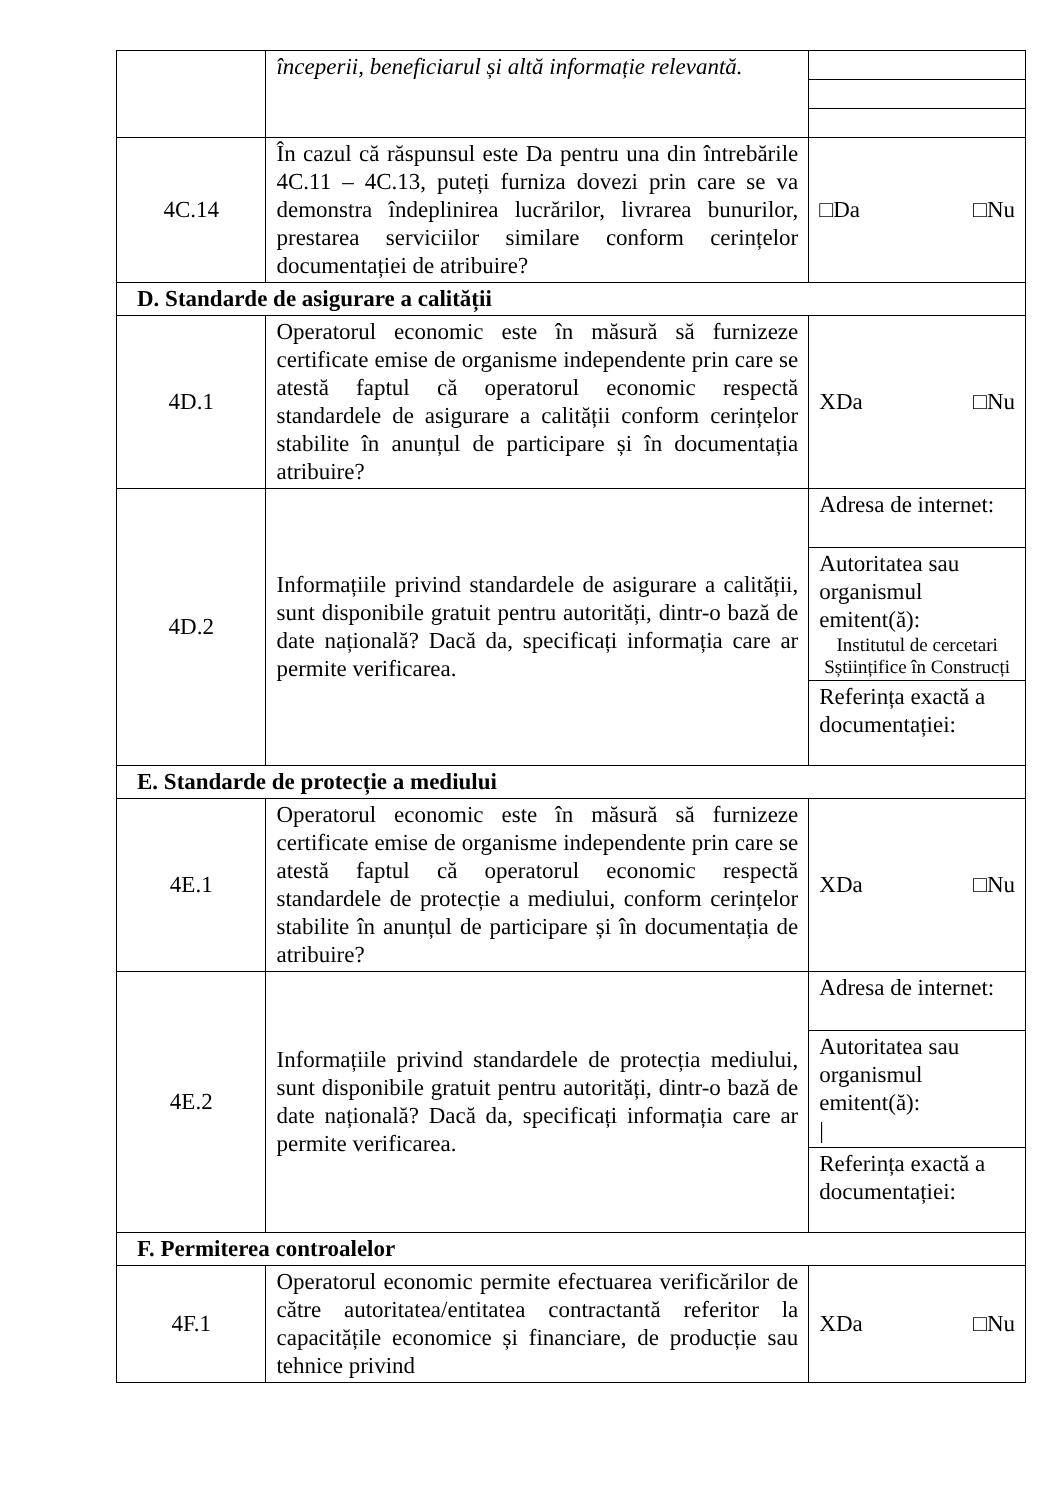| | începerii, beneficiarul și altă informație relevantă. | |
| 4C.14 | În cazul că răspunsul este Da pentru una din întrebările 4C.11 – 4C.13, puteți furniza dovezi prin care se va demonstra îndeplinirea lucrărilor, livrarea bunurilor, prestarea serviciilor similare conform cerințelor documentației de atribuire? | □Da □Nu |
| D. Standarde de asigurare a calității | | |
| 4D.1 | Operatorul economic este în măsură să furnizeze certificate emise de organisme independente prin care se atestă faptul că operatorul economic respectă standardele de asigurare a calității conform cerințelor stabilite în anunțul de participare și în documentația atribuire? | XDa □Nu |
| 4D.2 | Informațiile privind standardele de asigurare a calității, sunt disponibile gratuit pentru autorități, dintr-o bază de date națională? Dacă da, specificați informația care ar permite verificarea. | Adresa de internet: |
| | | Autoritatea sau organismul emitent(ă): Institutul de cercetari Sștiințifice în Construcți |
| | | Referința exactă a documentației: |
| E. Standarde de protecție a mediului | | |
| 4E.1 | Operatorul economic este în măsură să furnizeze certificate emise de organisme independente prin care se atestă faptul că operatorul economic respectă standardele de protecție a mediului, conform cerințelor stabilite în anunțul de participare și în documentația de atribuire? | XDa □Nu |
| 4E.2 | Informațiile privind standardele de protecția mediului, sunt disponibile gratuit pentru autorități, dintr-o bază de date națională? Dacă da, specificați informația care ar permite verificarea. | Adresa de internet: |
| | | Autoritatea sau organismul emitent(ă): / |
| | | Referința exactă a documentației: |
| F. Permiterea controalelor | | |
| 4F.1 | Operatorul economic permite efectuarea verificărilor de către autoritatea/entitatea contractantă referitor la capacitățile economice și financiare, de producție sau tehnice privind | XDa □Nu |